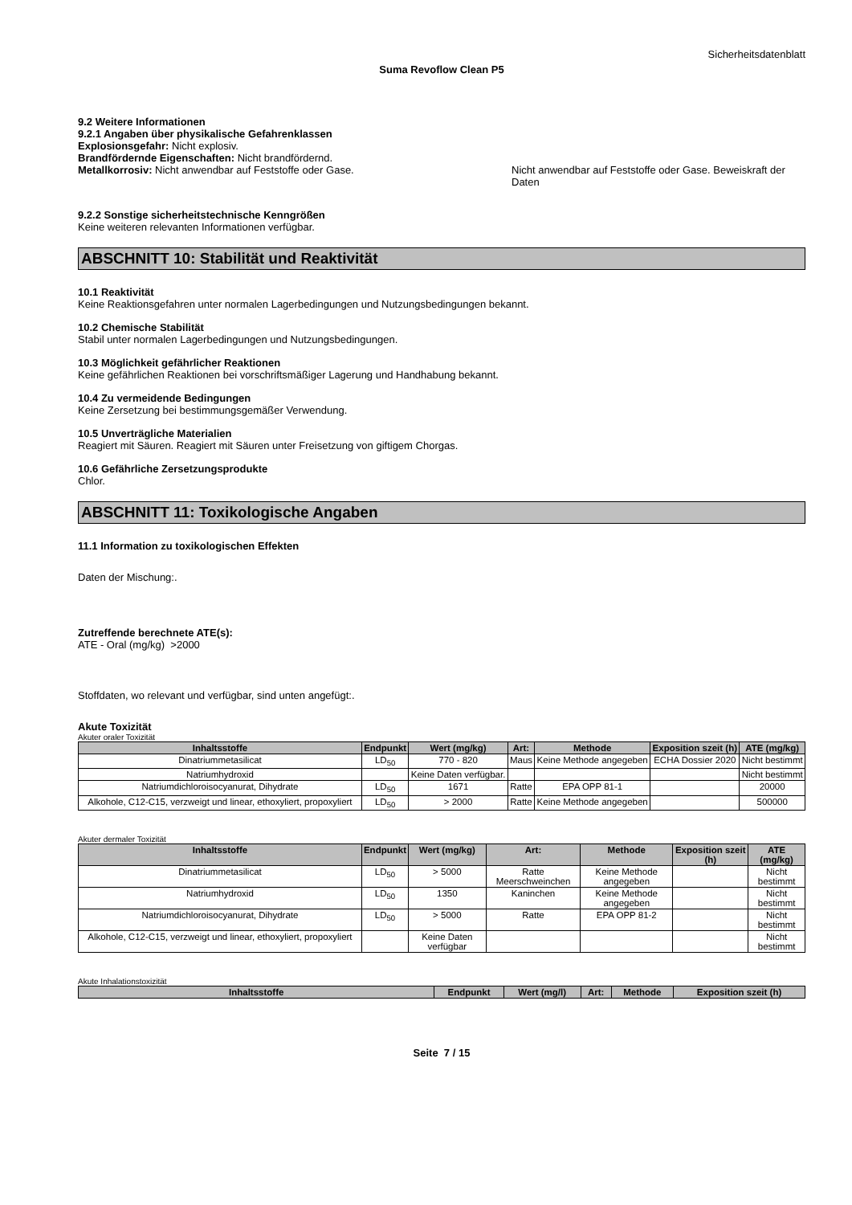Sicherheitsdatenblatt
Suma Revoflow Clean P5
9.2 Weitere Informationen
9.2.1 Angaben über physikalische Gefahrenklassen
Explosionsgefahr: Nicht explosiv.
Brandfördernde Eigenschaften: Nicht brandfördernd.
Metallkorrosiv: Nicht anwendbar auf Feststoffe oder Gase. Nicht anwendbar auf Feststoffe oder Gase. Beweiskraft der Daten
9.2.2 Sonstige sicherheitstechnische Kenngrößen
Keine weiteren relevanten Informationen verfügbar.
ABSCHNITT 10: Stabilität und Reaktivität
10.1 Reaktivität
Keine Reaktionsgefahren unter normalen Lagerbedingungen und Nutzungsbedingungen bekannt.
10.2 Chemische Stabilität
Stabil unter normalen Lagerbedingungen und Nutzungsbedingungen.
10.3 Möglichkeit gefährlicher Reaktionen
Keine gefährlichen Reaktionen bei vorschriftsmäßiger Lagerung und Handhabung bekannt.
10.4 Zu vermeidende Bedingungen
Keine Zersetzung bei bestimmungsgemäßer Verwendung.
10.5 Unverträgliche Materialien
Reagiert mit Säuren. Reagiert mit Säuren unter Freisetzung von giftigem Chorgas.
10.6 Gefährliche Zersetzungsprodukte
Chlor.
ABSCHNITT 11: Toxikologische Angaben
11.1 Information zu toxikologischen Effekten
Daten der Mischung:.
Zutreffende berechnete ATE(s):
ATE - Oral (mg/kg) >2000
Stoffdaten, wo relevant und verfügbar, sind unten angefügt:.
Akute Toxizität
Akuter oraler Toxizität
| Inhaltsstoffe | Endpunkt | Wert (mg/kg) | Art: | Methode | Exposition szeit (h) | ATE (mg/kg) |
| --- | --- | --- | --- | --- | --- | --- |
| Dinatriummetasilicat | LD<sub>50</sub> | 770 - 820 | Maus | Keine Methode angegeben | ECHA Dossier 2020 | Nicht bestimmt |
| Natriumhydroxid | | Keine Daten verfügbar. | | | | Nicht bestimmt |
| Natriumdichloroisocyanurat, Dihydrate | LD<sub>50</sub> | 1671 | Ratte | EPA OPP 81-1 | | 20000 |
| Alkohole, C12-C15, verzweigt und linear, ethoxyliert, propoxyliert | LD<sub>50</sub> | > 2000 | Ratte | Keine Methode angegeben | | 500000 |
Akuter dermaler Toxizität
| Inhaltsstoffe | Endpunkt | Wert (mg/kg) | Art: | Methode | Exposition szeit (h) | ATE (mg/kg) |
| --- | --- | --- | --- | --- | --- | --- |
| Dinatriummetasilicat | LD<sub>50</sub> | > 5000 | Ratte Meerschweinchen | Keine Methode angegeben | | Nicht bestimmt |
| Natriumhydroxid | LD<sub>50</sub> | 1350 | Kaninchen | Keine Methode angegeben | | Nicht bestimmt |
| Natriumdichloroisocyanurat, Dihydrate | LD<sub>50</sub> | > 5000 | Ratte | EPA OPP 81-2 | | Nicht bestimmt |
| Alkohole, C12-C15, verzweigt und linear, ethoxyliert, propoxyliert | | Keine Daten verfügbar | | | | Nicht bestimmt |
Akute Inhalationstoxizität
| Inhaltsstoffe | Endpunkt | Wert (mg/l) | Art: | Methode | Exposition szeit (h) |
| --- | --- | --- | --- | --- | --- |
Seite 7 / 15